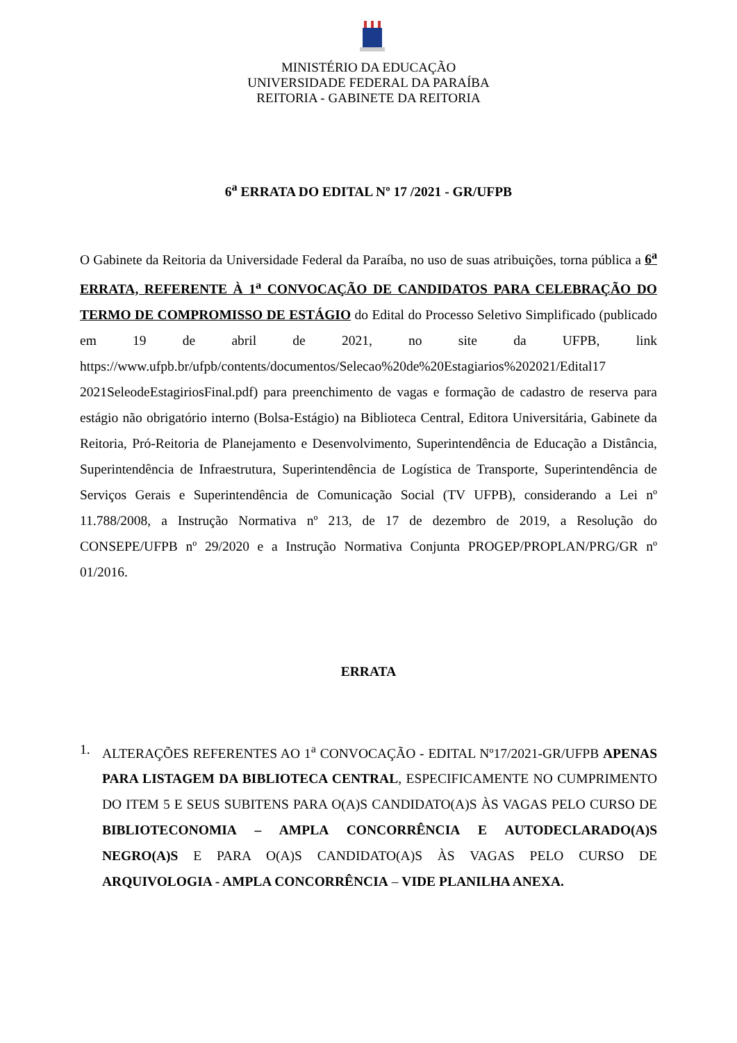MINISTÉRIO DA EDUCAÇÃO
UNIVERSIDADE FEDERAL DA PARAÍBA
REITORIA - GABINETE DA REITORIA
6<sup>a</sup> ERRATA DO EDITAL Nº 17 /2021 - GR/UFPB
O Gabinete da Reitoria da Universidade Federal da Paraíba, no uso de suas atribuições, torna pública a 6<sup>a</sup> ERRATA, REFERENTE À 1<sup>a</sup> CONVOCAÇÃO DE CANDIDATOS PARA CELEBRAÇÃO DO TERMO DE COMPROMISSO DE ESTÁGIO do Edital do Processo Seletivo Simplificado (publicado em 19 de abril de 2021, no site da UFPB, link https://www.ufpb.br/ufpb/contents/documentos/Selecao%20de%20Estagiarios%202021/Edital17 2021SeleodeEstagiriosFinal.pdf) para preenchimento de vagas e formação de cadastro de reserva para estágio não obrigatório interno (Bolsa-Estágio) na Biblioteca Central, Editora Universitária, Gabinete da Reitoria, Pró-Reitoria de Planejamento e Desenvolvimento, Superintendência de Educação a Distância, Superintendência de Infraestrutura, Superintendência de Logística de Transporte, Superintendência de Serviços Gerais e Superintendência de Comunicação Social (TV UFPB), considerando a Lei nº 11.788/2008, a Instrução Normativa nº 213, de 17 de dezembro de 2019, a Resolução do CONSEPE/UFPB nº 29/2020 e a Instrução Normativa Conjunta PROGEP/PROPLAN/PRG/GR nº 01/2016.
ERRATA
1. ALTERAÇÕES REFERENTES AO 1<sup>a</sup> CONVOCAÇÃO - EDITAL Nº17/2021-GR/UFPB APENAS PARA LISTAGEM DA BIBLIOTECA CENTRAL, ESPECIFICAMENTE NO CUMPRIMENTO DO ITEM 5 E SEUS SUBITENS PARA O(A)S CANDIDATO(A)S ÀS VAGAS PELO CURSO DE BIBLIOTECONOMIA – AMPLA CONCORRÊNCIA E AUTODECLARADO(A)S NEGRO(A)S E PARA O(A)S CANDIDATO(A)S ÀS VAGAS PELO CURSO DE ARQUIVOLOGIA - AMPLA CONCORRÊNCIA – VIDE PLANILHA ANEXA.